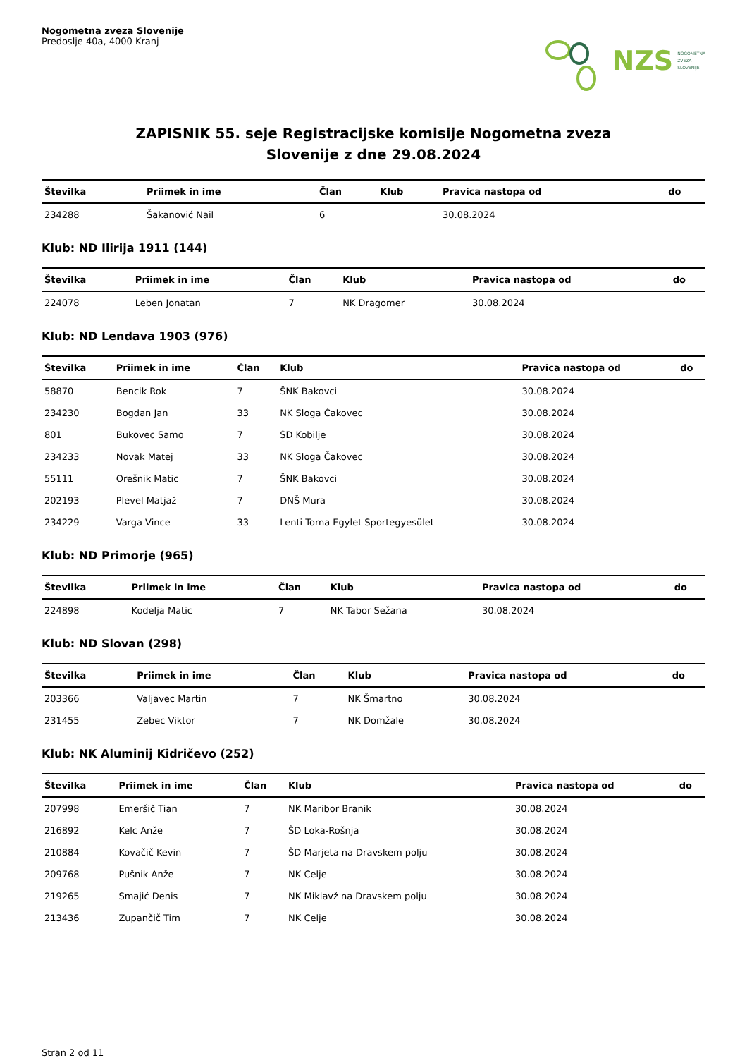Nogometna zveza Slovenije
Predoslje 40a, 4000 Kranj
NZS NOGOMETNA
ZVEZA
SLOVENIJE
ZAPISNIK 55. seje Registracijske komisije Nogometna zveza
Slovenije z dne 29.08.2024
| Številka | Priimek in ime | Član | Klub | Pravica nastopa od | do |
| --- | --- | --- | --- | --- | --- |
| 234288 | Šakanović Nail | 6 | | 30.08.2024 | |
Klub: ND Ilirija 1911 (144)
| Številka | Priimek in ime | Član | Klub | Pravica nastopa od | do |
| --- | --- | --- | --- | --- | --- |
| 224078 | Leben Jonatan | 7 | NK Dragomer | 30.08.2024 | |
Klub: ND Lendava 1903 (976)
| Številka | Priimek in ime | Član | Klub | Pravica nastopa od | do |
| --- | --- | --- | --- | --- | --- |
| 58870 | Bencik Rok | 7 | ŠNK Bakovci | 30.08.2024 | |
| 234230 | Bogdan Jan | 33 | NK Sloga Čakovec | 30.08.2024 | |
| 801 | Bukovec Samo | 7 | ŠD Kobilje | 30.08.2024 | |
| 234233 | Novak Matej | 33 | NK Sloga Čakovec | 30.08.2024 | |
| 55111 | Orešnik Matic | 7 | ŠNK Bakovci | 30.08.2024 | |
| 202193 | Plevel Matjaž | 7 | DNŠ Mura | 30.08.2024 | |
| 234229 | Varga Vince | 33 | Lenti Torna Egylet Sportegyesület | 30.08.2024 | |
Klub: ND Primorje (965)
| Številka | Priimek in ime | Član | Klub | Pravica nastopa od | do |
| --- | --- | --- | --- | --- | --- |
| 224898 | Kodelja Matic | 7 | NK Tabor Sežana | 30.08.2024 | |
Klub: ND Slovan (298)
| Številka | Priimek in ime | Član | Klub | Pravica nastopa od | do |
| --- | --- | --- | --- | --- | --- |
| 203366 | Valjavec Martin | 7 | NK Šmartno | 30.08.2024 | |
| 231455 | Zebec Viktor | 7 | NK Domžale | 30.08.2024 | |
Klub: NK Aluminij Kidričevo (252)
| Številka | Priimek in ime | Član | Klub | Pravica nastopa od | do |
| --- | --- | --- | --- | --- | --- |
| 207998 | Emeršič Tian | 7 | NK Maribor Branik | 30.08.2024 | |
| 216892 | Kelc Anže | 7 | ŠD Loka-Rošnja | 30.08.2024 | |
| 210884 | Kovačič Kevin | 7 | ŠD Marjeta na Dravskem polju | 30.08.2024 | |
| 209768 | Pušnik Anže | 7 | NK Celje | 30.08.2024 | |
| 219265 | Smajić Denis | 7 | NK Miklavž na Dravskem polju | 30.08.2024 | |
| 213436 | Zupančič Tim | 7 | NK Celje | 30.08.2024 | |
Stran 2 od 11